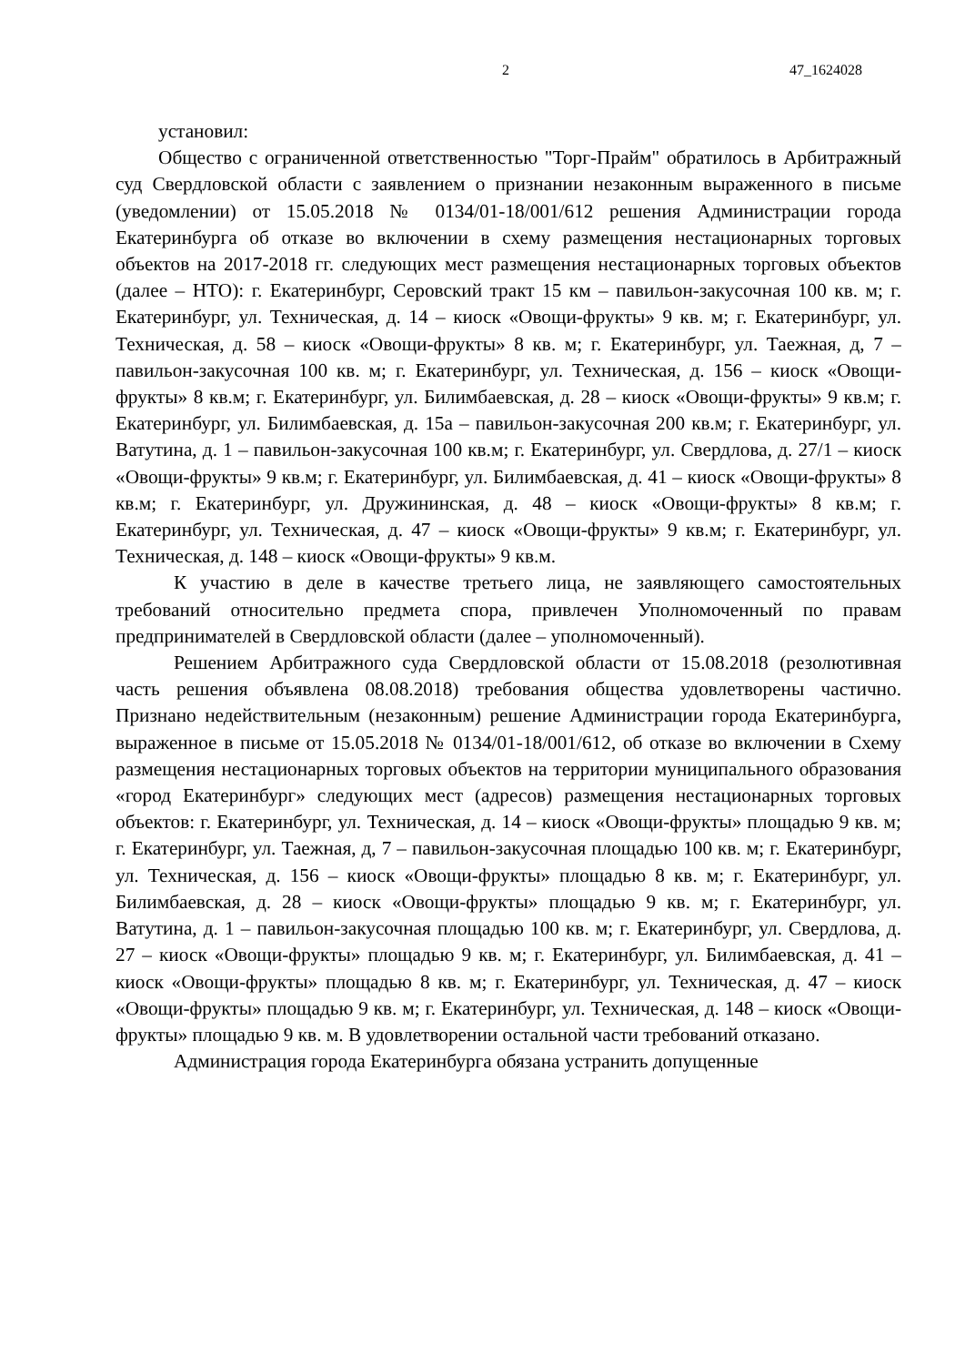2 47_1624028
установил:
Общество с ограниченной ответственностью "Торг-Прайм" обратилось в Арбитражный суд Свердловской области с заявлением о признании незаконным выраженного в письме (уведомлении) от 15.05.2018 № 0134/01-18/001/612 решения Администрации города Екатеринбурга об отказе во включении в схему размещения нестационарных торговых объектов на 2017-2018 гг. следующих мест размещения нестационарных торговых объектов (далее – НТО): г. Екатеринбург, Серовский тракт 15 км – павильон-закусочная 100 кв. м; г. Екатеринбург, ул. Техническая, д. 14 – киоск «Овощи-фрукты» 9 кв. м; г. Екатеринбург, ул. Техническая, д. 58 – киоск «Овощи-фрукты» 8 кв. м; г. Екатеринбург, ул. Таежная, д, 7 – павильон-закусочная 100 кв. м; г. Екатеринбург, ул. Техническая, д. 156 – киоск «Овощи-фрукты» 8 кв.м; г. Екатеринбург, ул. Билимбаевская, д. 28 – киоск «Овощи-фрукты» 9 кв.м; г. Екатеринбург, ул. Билимбаевская, д. 15а – павильон-закусочная 200 кв.м; г. Екатеринбург, ул. Ватутина, д. 1 – павильон-закусочная 100 кв.м; г. Екатеринбург, ул. Свердлова, д. 27/1 – киоск «Овощи-фрукты» 9 кв.м; г. Екатеринбург, ул. Билимбаевская, д. 41 – киоск «Овощи-фрукты» 8 кв.м; г. Екатеринбург, ул. Дружининская, д. 48 – киоск «Овощи-фрукты» 8 кв.м; г. Екатеринбург, ул. Техническая, д. 47 – киоск «Овощи-фрукты» 9 кв.м; г. Екатеринбург, ул. Техническая, д. 148 – киоск «Овощи-фрукты» 9 кв.м.
К участию в деле в качестве третьего лица, не заявляющего самостоятельных требований относительно предмета спора, привлечен Уполномоченный по правам предпринимателей в Свердловской области (далее – уполномоченный).
Решением Арбитражного суда Свердловской области от 15.08.2018 (резолютивная часть решения объявлена 08.08.2018) требования общества удовлетворены частично. Признано недействительным (незаконным) решение Администрации города Екатеринбурга, выраженное в письме от 15.05.2018 № 0134/01-18/001/612, об отказе во включении в Схему размещения нестационарных торговых объектов на территории муниципального образования «город Екатеринбург» следующих мест (адресов) размещения нестационарных торговых объектов: г. Екатеринбург, ул. Техническая, д. 14 – киоск «Овощи-фрукты» площадью 9 кв. м; г. Екатеринбург, ул. Таежная, д, 7 – павильон-закусочная площадью 100 кв. м; г. Екатеринбург, ул. Техническая, д. 156 – киоск «Овощи-фрукты» площадью 8 кв. м; г. Екатеринбург, ул. Билимбаевская, д. 28 – киоск «Овощи-фрукты» площадью 9 кв. м; г. Екатеринбург, ул. Ватутина, д. 1 – павильон-закусочная площадью 100 кв. м; г. Екатеринбург, ул. Свердлова, д. 27 – киоск «Овощи-фрукты» площадью 9 кв. м; г. Екатеринбург, ул. Билимбаевская, д. 41 – киоск «Овощи-фрукты» площадью 8 кв. м; г. Екатеринбург, ул. Техническая, д. 47 – киоск «Овощи-фрукты» площадью 9 кв. м; г. Екатеринбург, ул. Техническая, д. 148 – киоск «Овощи-фрукты» площадью 9 кв. м. В удовлетворении остальной части требований отказано.
Администрация города Екатеринбурга обязана устранить допущенные